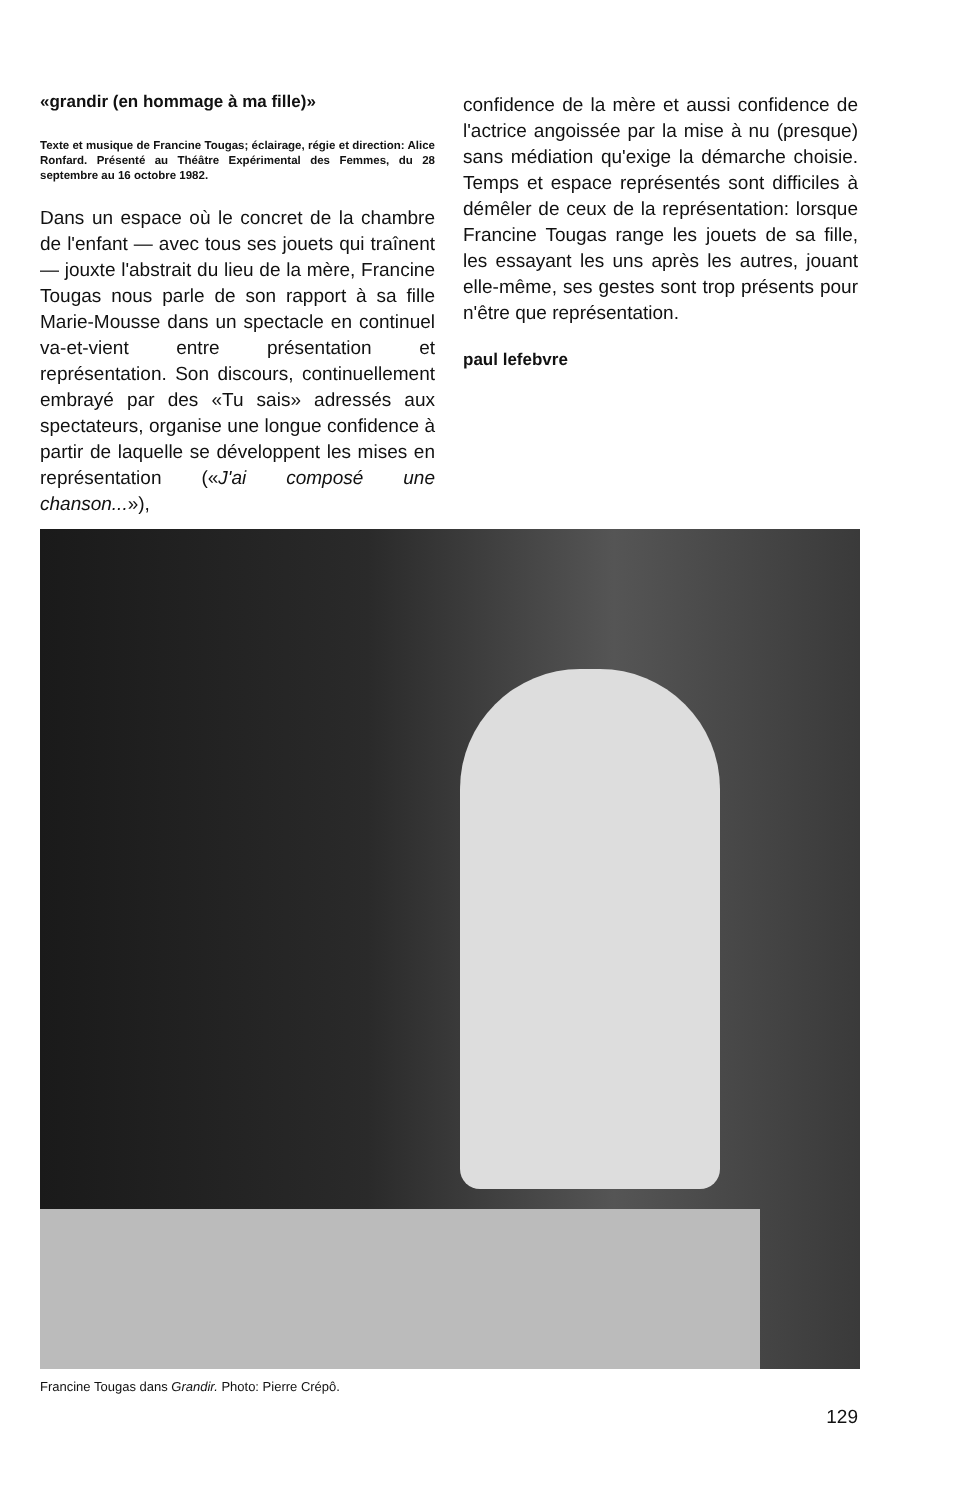«grandir (en hommage à ma fille)»
Texte et musique de Francine Tougas; éclairage, régie et direction: Alice Ronfard. Présenté au Théâtre Expérimental des Femmes, du 28 septembre au 16 octobre 1982.
Dans un espace où le concret de la chambre de l'enfant — avec tous ses jouets qui traînent — jouxte l'abstrait du lieu de la mère, Francine Tougas nous parle de son rapport à sa fille Marie-Mousse dans un spectacle en continuel va-et-vient entre présentation et représentation. Son discours, continuellement embrayé par des «Tu sais» adressés aux spectateurs, organise une longue confidence à partir de laquelle se développent les mises en représentation («J'ai composé une chanson...»),
confidence de la mère et aussi confidence de l'actrice angoissée par la mise à nu (presque) sans médiation qu'exige la démarche choisie. Temps et espace représentés sont difficiles à démêler de ceux de la représentation: lorsque Francine Tougas range les jouets de sa fille, les essayant les uns après les autres, jouant elle-même, ses gestes sont trop présents pour n'être que représentation.
paul lefebvre
Francine Tougas dans Grandir. Photo: Pierre Crépô.
129